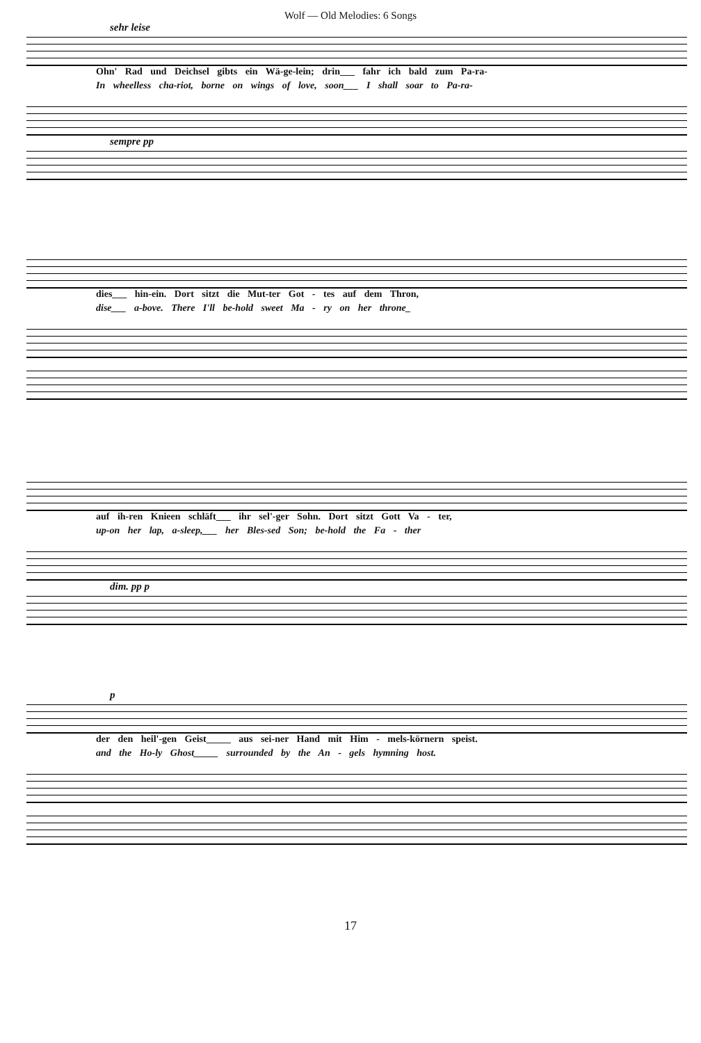Wolf — Old Melodies: 6 Songs
sehr leise
Ohn' Rad und Deichsel gibts ein Wä-ge-lein; drin___ fahr ich bald zum Pa-ra-
In wheelless cha-riot, borne on wings of love, soon___ I shall soar to Pa-ra-
sempre pp
dies___ hin-ein. Dort sitzt die Mut-ter Got - tes auf dem Thron,
dise___ a-bove. There I'll be-hold sweet Ma - ry on her throne_
auf ih-ren Knieen schläft___ ihr sel'-ger Sohn. Dort sitzt Gott Va - ter,
up-on her lap, a-sleep,___ her Bles-sed Son; be-hold the Fa - ther
dim. pp p
p
der den heil'-gen Geist_____ aus sei-ner Hand mit Him - mels-körnern speist.
and the Ho-ly Ghost_____ surrounded by the An - gels hymning host.
17